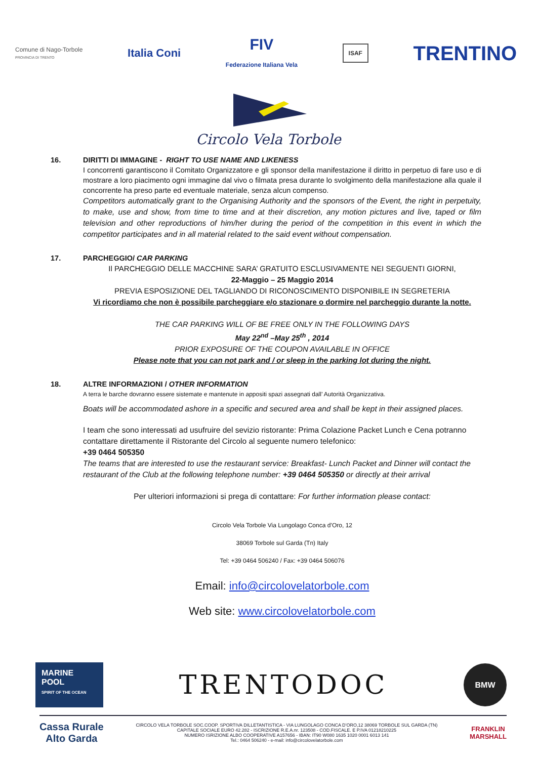Comune di Nago-Torbole
PROVINCIA DI TRENTO
Italia Coni
FIV
Federazione Italiana Vela
ISAF
TRENTINO
Circolo Vela Torbole
16. DIRITTI DI IMMAGINE - RIGHT TO USE NAME AND LIKENESS
I concorrenti garantiscono il Comitato Organizzatore e gli sponsor della manifestazione il diritto in perpetuo di fare uso e di mostrare a loro piacimento ogni immagine dal vivo o filmata presa durante lo svolgimento della manifestazione alla quale il concorrente ha preso parte ed eventuale materiale, senza alcun compenso.
Competitors automatically grant to the Organising Authority and the sponsors of the Event, the right in perpetuity, to make, use and show, from time to time and at their discretion, any motion pictures and live, taped or film television and other reproductions of him/her during the period of the competition in this event in which the competitor participates and in all material related to the said event without compensation.
17. PARCHEGGIO/ CAR PARKING
Il PARCHEGGIO DELLE MACCHINE SARA’ GRATUITO ESCLUSIVAMENTE NEI SEGUENTI GIORNI,
22-Maggio – 25 Maggio 2014
PREVIA ESPOSIZIONE DEL TAGLIANDO DI RICONOSCIMENTO DISPONIBILE IN SEGRETERIA
Vi ricordiamo che non è possibile parcheggiare e/o stazionare o dormire nel parcheggio durante la notte.
THE CAR PARKING WILL OF BE FREE ONLY IN THE FOLLOWING DAYS
May 22<sup>nd</sup> –May 25<sup>th</sup> , 2014
PRIOR EXPOSURE OF THE COUPON AVAILABLE IN OFFICE
Please note that you can not park and / or sleep in the parking lot during the night.
18. ALTRE INFORMAZIONI / OTHER INFORMATION
A terra le barche dovranno essere sistemate e mantenute in appositi spazi assegnati dall’ Autorità Organizzativa.
Boats will be accommodated ashore in a specific and secured area and shall be kept in their assigned places.
I team che sono interessati ad usufruire del sevizio ristorante: Prima Colazione Packet Lunch e Cena potranno contattare direttamente il Ristorante del Circolo al seguente numero telefonico:
+39 0464 505350
The teams that are interested to use the restaurant service: Breakfast- Lunch Packet and Dinner will contact the restaurant of the Club at the following telephone number: +39 0464 505350 or directly at their arrival
Per ulteriori informazioni si prega di contattare: For further information please contact:
Circolo Vela Torbole Via Lungolago Conca d’Oro, 12
38069 Torbole sul Garda (Tn) Italy
Tel: +39 0464 506240 / Fax: +39 0464 506076
Email: info@circolovelatorbole.com
Web site: www.circolovelatorbole.com
MARINE
POOL
SPIRIT OF THE OCEAN
TRENTODOC
BMW
Cassa Rurale
Alto Garda
CIRCOLO VELA TORBOLE SOC.COOP. SPORTIVA DILLETANTISTICA - VIA LUNGOLAGO CONCA D’ORO,12 38069 TORBOLE SUL GARDA (TN)
CAPITALE SOCIALE EURO 42.282 - ISCRIZIONE R.E.A.nr. 123508 - COD.FISCALE. E P.IVA 01218210225
NUMERO ISRIZIONE ALBO COOPERATIVE A157656 - IBAN: IT90 W080 1635 1020 0001 6013 141
Tel.: 0464 506240 - e-mail: info@circolovelatorbole.com
FRANKLIN
MARSHALL